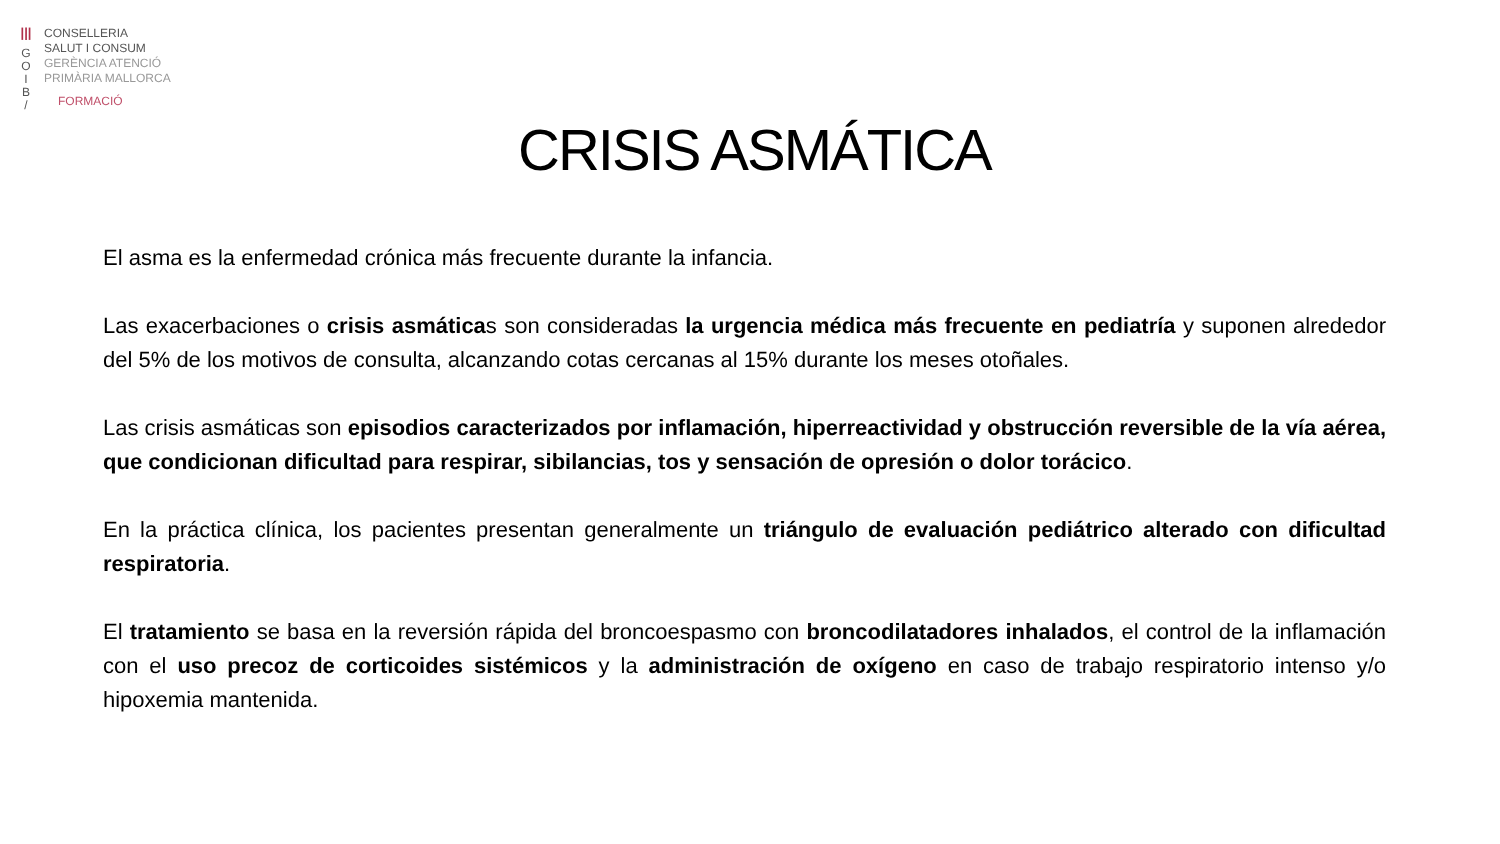|||
G
O
I
B
/
CONSELLERIA
SALUT I CONSUM
GERÈNCIA ATENCIÓ
PRIMÀRIA MALLORCA
FORMACIÓ
CRISIS ASMÁTICA
El asma es la enfermedad crónica más frecuente durante la infancia.
Las exacerbaciones o crisis asmáticas son consideradas la urgencia médica más frecuente en pediatría y suponen alrededor del 5% de los motivos de consulta, alcanzando cotas cercanas al 15% durante los meses otoñales.
Las crisis asmáticas son episodios caracterizados por inflamación, hiperreactividad y obstrucción reversible de la vía aérea, que condicionan dificultad para respirar, sibilancias, tos y sensación de opresión o dolor torácico.
En la práctica clínica, los pacientes presentan generalmente un triángulo de evaluación pediátrico alterado con dificultad respiratoria.
El tratamiento se basa en la reversión rápida del broncoespasmo con broncodilatadores inhalados, el control de la inflamación con el uso precoz de corticoides sistémicos y la administración de oxígeno en caso de trabajo respiratorio intenso y/o hipoxemia mantenida.